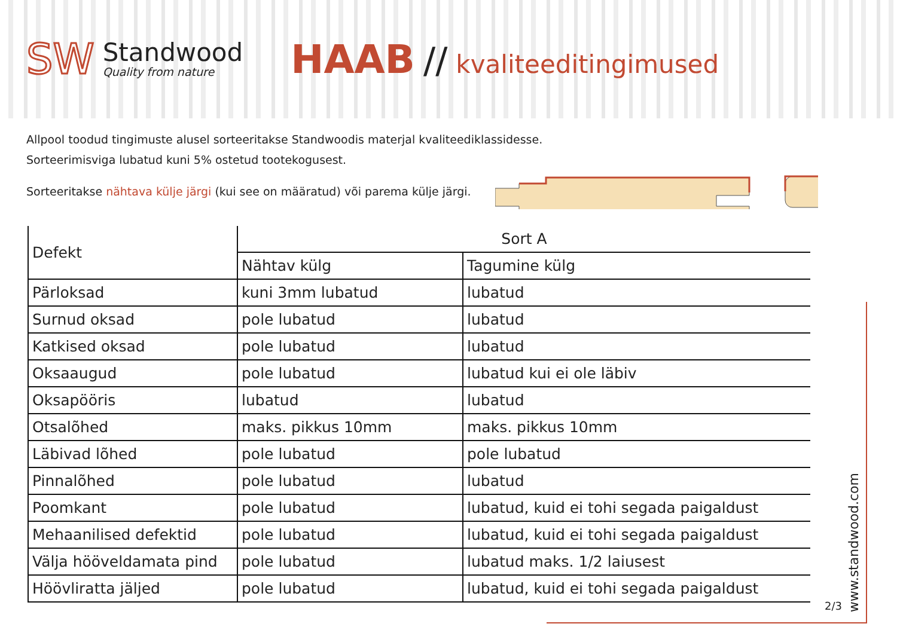SW
Standwood
Quality from nature
HAAB // kvaliteeditingimused
Allpool toodud tingimuste alusel sorteeritakse Standwoodis materjal kvaliteediklassidesse.
Sorteerimisviga lubatud kuni 5% ostetud tootekogusest.
Sorteeritakse nähtava külje järgi (kui see on määratud) või parema külje järgi.
| Defekt | Sort A | |
| --- | --- | --- |
| | Nähtav külg | Tagumine külg |
| Pärloksad | kuni 3mm lubatud | lubatud |
| Surnud oksad | pole lubatud | lubatud |
| Katkised oksad | pole lubatud | lubatud |
| Oksaaugud | pole lubatud | lubatud kui ei ole läbiv |
| Oksapööris | lubatud | lubatud |
| Otsalõhed | maks. pikkus 10mm | maks. pikkus 10mm |
| Läbivad lõhed | pole lubatud | pole lubatud |
| Pinnalõhed | pole lubatud | lubatud |
| Poomkant | pole lubatud | lubatud, kuid ei tohi segada paigaldust |
| Mehaanilised defektid | pole lubatud | lubatud, kuid ei tohi segada paigaldust |
| Välja hööveldamata pind | pole lubatud | lubatud maks. 1/2 laiusest |
| Höövliratta jäljed | pole lubatud | lubatud, kuid ei tohi segada paigaldust |
2/3
www.standwood.com